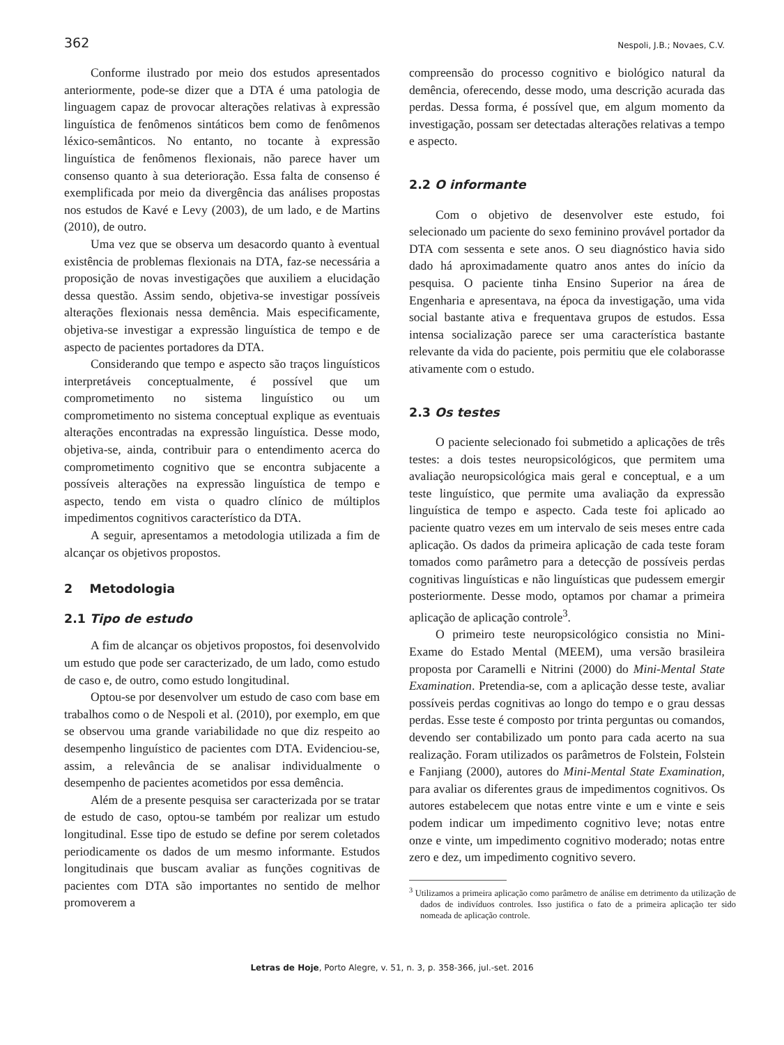362 Nespoli, J.B.; Novaes, C.V.
Conforme ilustrado por meio dos estudos apresentados anteriormente, pode-se dizer que a DTA é uma patologia de linguagem capaz de provocar alterações relativas à expressão linguística de fenômenos sintáticos bem como de fenômenos léxico-semânticos. No entanto, no tocante à expressão linguística de fenômenos flexionais, não parece haver um consenso quanto à sua deterioração. Essa falta de consenso é exemplificada por meio da divergência das análises propostas nos estudos de Kavé e Levy (2003), de um lado, e de Martins (2010), de outro.
Uma vez que se observa um desacordo quanto à eventual existência de problemas flexionais na DTA, faz-se necessária a proposição de novas investigações que auxiliem a elucidação dessa questão. Assim sendo, objetiva-se investigar possíveis alterações flexionais nessa demência. Mais especificamente, objetiva-se investigar a expressão linguística de tempo e de aspecto de pacientes portadores da DTA.
Considerando que tempo e aspecto são traços linguísticos interpretáveis conceptualmente, é possível que um comprometimento no sistema linguístico ou um comprometimento no sistema conceptual explique as eventuais alterações encontradas na expressão linguística. Desse modo, objetiva-se, ainda, contribuir para o entendimento acerca do comprometimento cognitivo que se encontra subjacente a possíveis alterações na expressão linguística de tempo e aspecto, tendo em vista o quadro clínico de múltiplos impedimentos cognitivos característico da DTA.
A seguir, apresentamos a metodologia utilizada a fim de alcançar os objetivos propostos.
2 Metodologia
2.1 Tipo de estudo
A fim de alcançar os objetivos propostos, foi desenvolvido um estudo que pode ser caracterizado, de um lado, como estudo de caso e, de outro, como estudo longitudinal.
Optou-se por desenvolver um estudo de caso com base em trabalhos como o de Nespoli et al. (2010), por exemplo, em que se observou uma grande variabilidade no que diz respeito ao desempenho linguístico de pacientes com DTA. Evidenciou-se, assim, a relevância de se analisar individualmente o desempenho de pacientes acometidos por essa demência.
Além de a presente pesquisa ser caracterizada por se tratar de estudo de caso, optou-se também por realizar um estudo longitudinal. Esse tipo de estudo se define por serem coletados periodicamente os dados de um mesmo informante. Estudos longitudinais que buscam avaliar as funções cognitivas de pacientes com DTA são importantes no sentido de melhor promoverem a
compreensão do processo cognitivo e biológico natural da demência, oferecendo, desse modo, uma descrição acurada das perdas. Dessa forma, é possível que, em algum momento da investigação, possam ser detectadas alterações relativas a tempo e aspecto.
2.2 O informante
Com o objetivo de desenvolver este estudo, foi selecionado um paciente do sexo feminino provável portador da DTA com sessenta e sete anos. O seu diagnóstico havia sido dado há aproximadamente quatro anos antes do início da pesquisa. O paciente tinha Ensino Superior na área de Engenharia e apresentava, na época da investigação, uma vida social bastante ativa e frequentava grupos de estudos. Essa intensa socialização parece ser uma característica bastante relevante da vida do paciente, pois permitiu que ele colaborasse ativamente com o estudo.
2.3 Os testes
O paciente selecionado foi submetido a aplicações de três testes: a dois testes neuropsicológicos, que permitem uma avaliação neuropsicológica mais geral e conceptual, e a um teste linguístico, que permite uma avaliação da expressão linguística de tempo e aspecto. Cada teste foi aplicado ao paciente quatro vezes em um intervalo de seis meses entre cada aplicação. Os dados da primeira aplicação de cada teste foram tomados como parâmetro para a detecção de possíveis perdas cognitivas linguísticas e não linguísticas que pudessem emergir posteriormente. Desse modo, optamos por chamar a primeira aplicação de aplicação controle<sup>3</sup>.
O primeiro teste neuropsicológico consistia no Mini-Exame do Estado Mental (MEEM), uma versão brasileira proposta por Caramelli e Nitrini (2000) do Mini-Mental State Examination. Pretendia-se, com a aplicação desse teste, avaliar possíveis perdas cognitivas ao longo do tempo e o grau dessas perdas. Esse teste é composto por trinta perguntas ou comandos, devendo ser contabilizado um ponto para cada acerto na sua realização. Foram utilizados os parâmetros de Folstein, Folstein e Fanjiang (2000), autores do Mini-Mental State Examination, para avaliar os diferentes graus de impedimentos cognitivos. Os autores estabelecem que notas entre vinte e um e vinte e seis podem indicar um impedimento cognitivo leve; notas entre onze e vinte, um impedimento cognitivo moderado; notas entre zero e dez, um impedimento cognitivo severo.
<sup>3</sup> Utilizamos a primeira aplicação como parâmetro de análise em detrimento da utilização de dados de indivíduos controles. Isso justifica o fato de a primeira aplicação ter sido nomeada de aplicação controle.
Letras de Hoje, Porto Alegre, v. 51, n. 3, p. 358-366, jul.-set. 2016